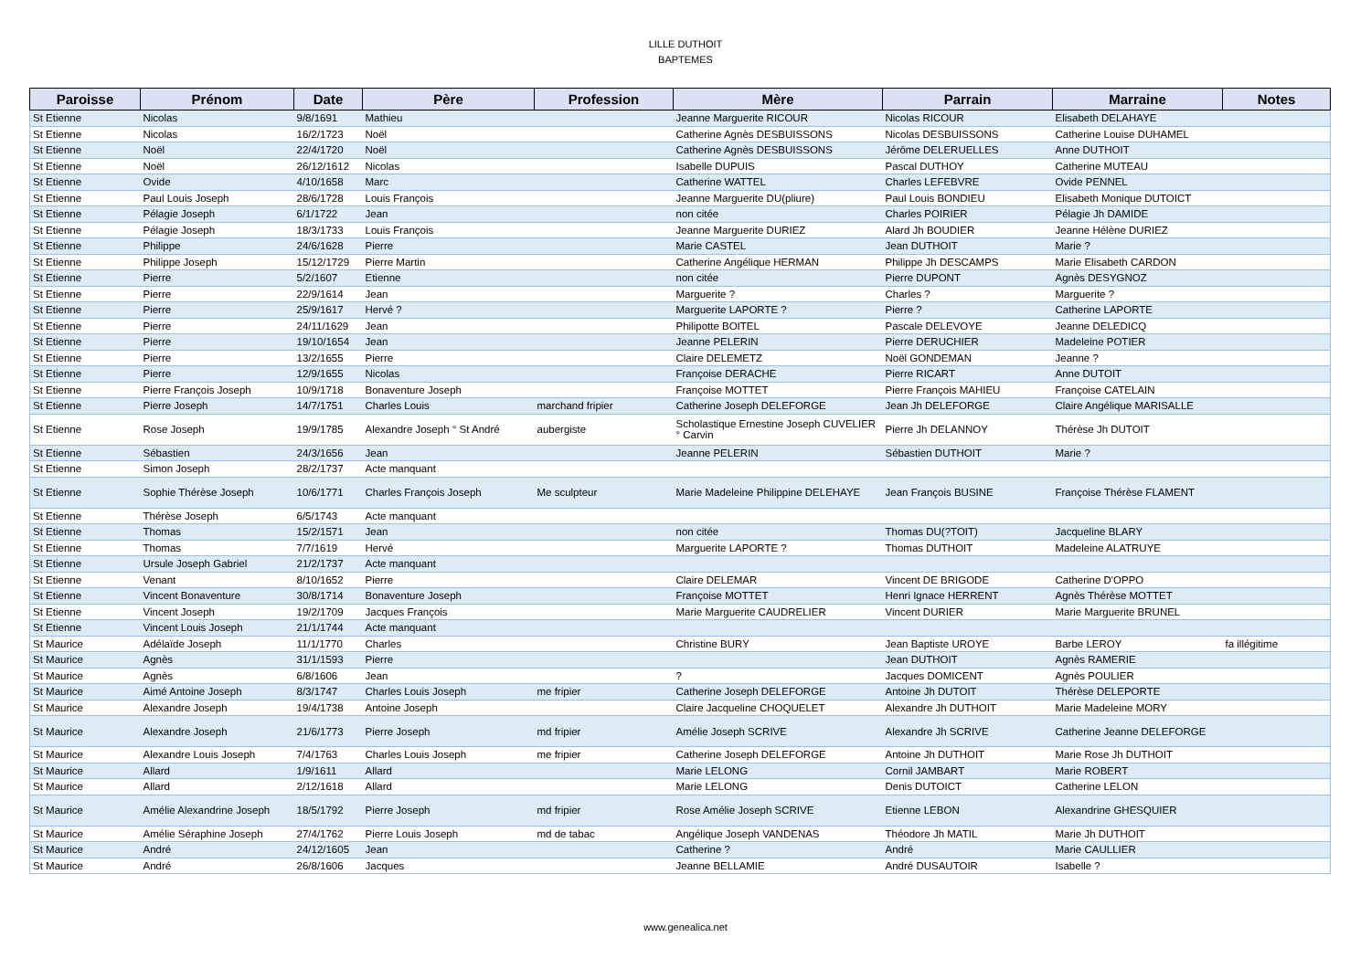LILLE DUTHOIT
BAPTEMES
| Paroisse | Prénom | Date | Père | Profession | Mère | Parrain | Marraine | Notes |
| --- | --- | --- | --- | --- | --- | --- | --- | --- |
| St Etienne | Nicolas | 9/8/1691 | Mathieu | | Jeanne Marguerite RICOUR | Nicolas RICOUR | Elisabeth DELAHAYE | |
| St Etienne | Nicolas | 16/2/1723 | Noël | | Catherine Agnès DESBUISSONS | Nicolas DESBUISSONS | Catherine Louise DUHAMEL | |
| St Etienne | Noël | 22/4/1720 | Noël | | Catherine Agnès DESBUISSONS | Jérôme DELERUELLES | Anne DUTHOIT | |
| St Etienne | Noël | 26/12/1612 | Nicolas | | Isabelle DUPUIS | Pascal DUTHOY | Catherine MUTEAU | |
| St Etienne | Ovide | 4/10/1658 | Marc | | Catherine WATTEL | Charles LEFEBVRE | Ovide PENNEL | |
| St Etienne | Paul Louis Joseph | 28/6/1728 | Louis François | | Jeanne Marguerite DU(pliure) | Paul Louis BONDIEU | Elisabeth Monique DUTOICT | |
| St Etienne | Pélagie Joseph | 6/1/1722 | Jean | | non citée | Charles POIRIER | Pélagie Jh DAMIDE | |
| St Etienne | Pélagie Joseph | 18/3/1733 | Louis François | | Jeanne Marguerite DURIEZ | Alard Jh BOUDIER | Jeanne Hélène DURIEZ | |
| St Etienne | Philippe | 24/6/1628 | Pierre | | Marie CASTEL | Jean DUTHOIT | Marie ? | |
| St Etienne | Philippe Joseph | 15/12/1729 | Pierre Martin | | Catherine Angélique HERMAN | Philippe Jh DESCAMPS | Marie Elisabeth CARDON | |
| St Etienne | Pierre | 5/2/1607 | Etienne | | non citée | Pierre DUPONT | Agnès DESYGNOZ | |
| St Etienne | Pierre | 22/9/1614 | Jean | | Marguerite ? | Charles ? | Marguerite ? | |
| St Etienne | Pierre | 25/9/1617 | Hervé ? | | Marguerite LAPORTE ? | Pierre ? | Catherine LAPORTE | |
| St Etienne | Pierre | 24/11/1629 | Jean | | Philipotte BOITEL | Pascale DELEVOYE | Jeanne DELEDICQ | |
| St Etienne | Pierre | 19/10/1654 | Jean | | Jeanne PELERIN | Pierre DERUCHIER | Madeleine POTIER | |
| St Etienne | Pierre | 13/2/1655 | Pierre | | Claire DELEMETZ | Noël GONDEMAN | Jeanne ? | |
| St Etienne | Pierre | 12/9/1655 | Nicolas | | Françoise DERACHE | Pierre RICART | Anne DUTOIT | |
| St Etienne | Pierre François Joseph | 10/9/1718 | Bonaventure Joseph | | Françoise MOTTET | Pierre François MAHIEU | Françoise CATELAIN | |
| St Etienne | Pierre Joseph | 14/7/1751 | Charles Louis | marchand fripier | Catherine Joseph DELEFORGE | Jean Jh DELEFORGE | Claire Angélique MARISALLE | |
| St Etienne | Rose Joseph | 19/9/1785 | Alexandre Joseph ° St André | aubergiste | Scholastique Ernestine Joseph CUVELIER ° Carvin | Pierre Jh DELANNOY | Thérèse Jh DUTOIT | |
| St Etienne | Sébastien | 24/3/1656 | Jean | | Jeanne PELERIN | Sébastien DUTHOIT | Marie ? | |
| St Etienne | Simon Joseph | 28/2/1737 | Acte manquant | | | | | |
| St Etienne | Sophie Thérèse Joseph | 10/6/1771 | Charles François Joseph | Me sculpteur | Marie Madeleine Philippine DELEHAYE | Jean François BUSINE | Françoise Thérèse FLAMENT | |
| St Etienne | Thérèse Joseph | 6/5/1743 | Acte manquant | | | | | |
| St Etienne | Thomas | 15/2/1571 | Jean | | non citée | Thomas DU(?TOIT) | Jacqueline BLARY | |
| St Etienne | Thomas | 7/7/1619 | Hervé | | Marguerite LAPORTE ? | Thomas DUTHOIT | Madeleine ALATRUYE | |
| St Etienne | Ursule Joseph Gabriel | 21/2/1737 | Acte manquant | | | | | |
| St Etienne | Venant | 8/10/1652 | Pierre | | Claire DELEMAR | Vincent DE BRIGODE | Catherine D'OPPO | |
| St Etienne | Vincent Bonaventure | 30/8/1714 | Bonaventure Joseph | | Françoise MOTTET | Henri Ignace HERRENT | Agnès Thérèse MOTTET | |
| St Etienne | Vincent Joseph | 19/2/1709 | Jacques François | | Marie Marguerite CAUDRELIER | Vincent DURIER | Marie Marguerite BRUNEL | |
| St Etienne | Vincent Louis Joseph | 21/1/1744 | Acte manquant | | | | | |
| St Maurice | Adélaïde Joseph | 11/1/1770 | Charles | | Christine BURY | Jean Baptiste UROYE | Barbe LEROY | fa illégitime |
| St Maurice | Agnès | 31/1/1593 | Pierre | | | Jean DUTHOIT | Agnès RAMERIE | |
| St Maurice | Agnès | 6/8/1606 | Jean | | ? | Jacques DOMICENT | Agnès POULIER | |
| St Maurice | Aimé Antoine Joseph | 8/3/1747 | Charles Louis Joseph | me fripier | Catherine Joseph DELEFORGE | Antoine Jh DUTOIT | Thérèse DELEPORTE | |
| St Maurice | Alexandre Joseph | 19/4/1738 | Antoine Joseph | | Claire Jacqueline CHOQUELET | Alexandre Jh DUTHOIT | Marie Madeleine MORY | |
| St Maurice | Alexandre Joseph | 21/6/1773 | Pierre Joseph | md fripier | Amélie Joseph SCRIVE | Alexandre Jh SCRIVE | Catherine Jeanne DELEFORGE | |
| St Maurice | Alexandre Louis Joseph | 7/4/1763 | Charles Louis Joseph | me fripier | Catherine Joseph DELEFORGE | Antoine Jh DUTHOIT | Marie Rose Jh DUTHOIT | |
| St Maurice | Allard | 1/9/1611 | Allard | | Marie LELONG | Cornil JAMBART | Marie ROBERT | |
| St Maurice | Allard | 2/12/1618 | Allard | | Marie LELONG | Denis DUTOICT | Catherine LELON | |
| St Maurice | Amélie Alexandrine Joseph | 18/5/1792 | Pierre Joseph | md fripier | Rose Amélie Joseph SCRIVE | Etienne LEBON | Alexandrine GHESQUIER | |
| St Maurice | Amélie Séraphine Joseph | 27/4/1762 | Pierre Louis Joseph | md de tabac | Angélique Joseph VANDENAS | Théodore Jh MATIL | Marie Jh DUTHOIT | |
| St Maurice | André | 24/12/1605 | Jean | | Catherine ? | André | Marie CAULLIER | |
| St Maurice | André | 26/8/1606 | Jacques | | Jeanne BELLAMIE | André DUSAUTOIR | Isabelle ? | |
www.genealica.net